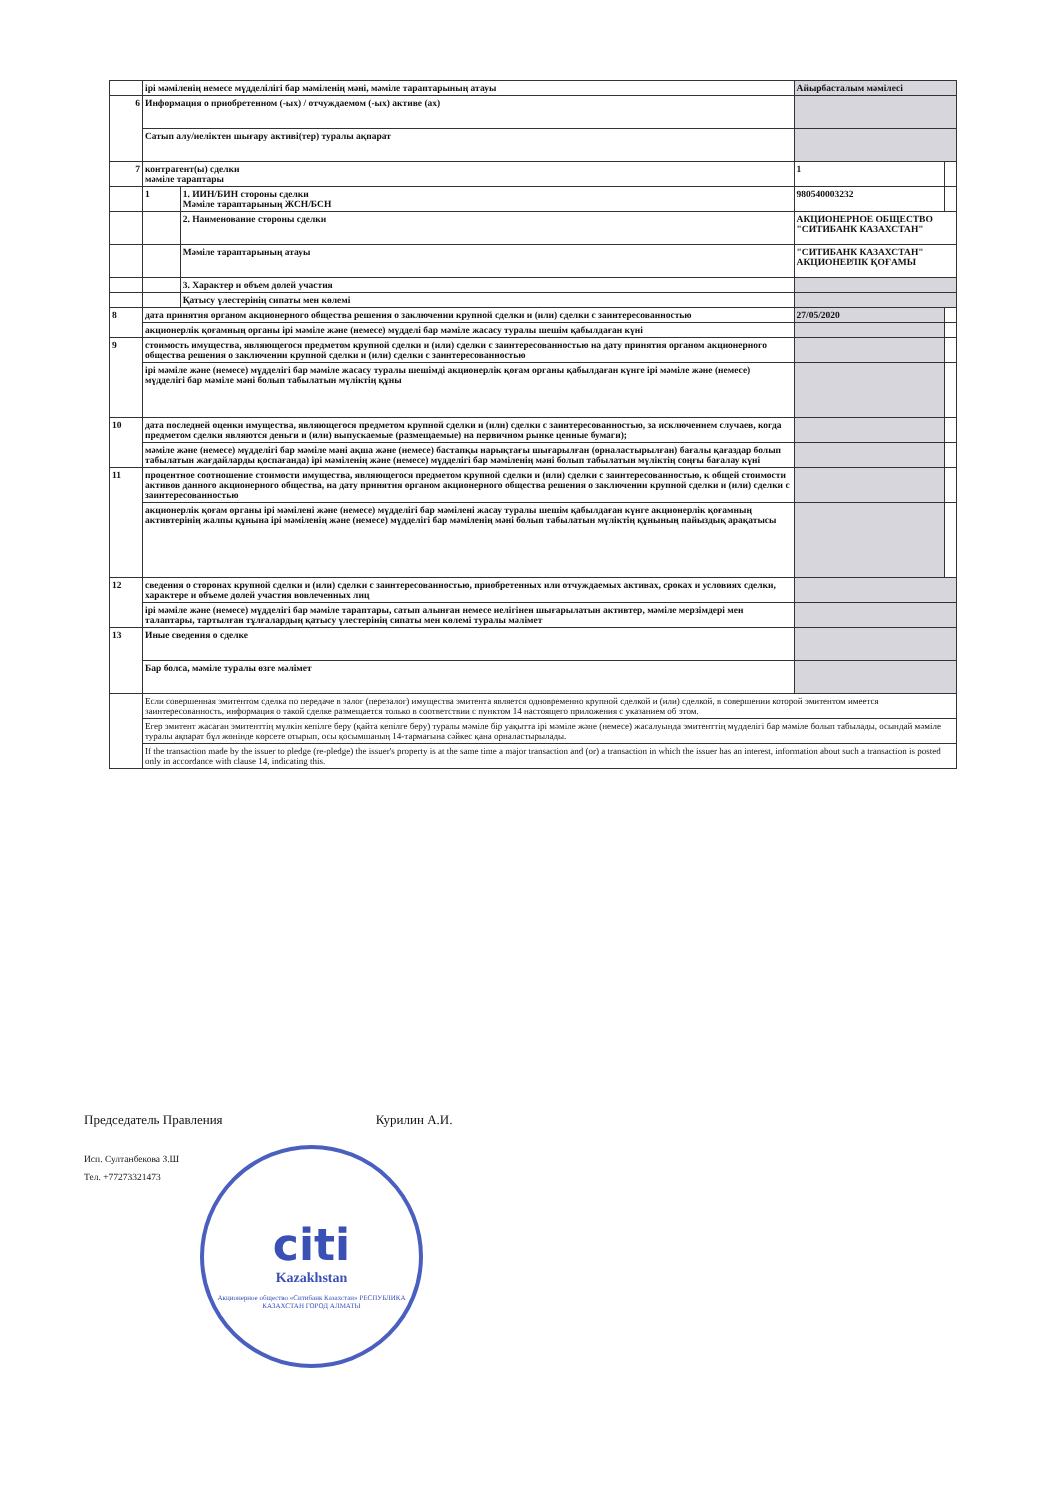| | ірі мәміленің немесе мүдделілігі бар мәміленің мәні, мәміле тараптарының атауы | | Айырбасталым мәмілесі | |
| 6 | Информация о приобретенном (-ых) / отчуждаемом (-ых) активе (ах) | | | |
| | Сатып алу/иеліктен шығару активі(тер) туралы ақпарат | | | |
| 7 | контрагент(ы) сделки мәміле тараптары | | 1 | |
| | 1 | 1. ИИН/БИН стороны сделки Мәміле тараптарының ЖСН/БСН | 980540003232 | |
| | | 2. Наименование стороны сделки | АКЦИОНЕРНОЕ ОБЩЕСТВО "СИТИБАНК КАЗАХСТАН" | |
| | | Мәміле тараптарының атауы | "СИТИБАНК КАЗАХСТАН" АКЦИОНЕРЛІК ҚОҒАМЫ | |
| | | 3. Характер и объем долей участия | | |
| | | Қатысу үлестерінің сипаты мен көлемі | | |
| 8 | дата принятия органом акционерного общества решения о заключении крупной сделки и (или) сделки с заинтересованностью | | 27/05/2020 | |
| | акционерлік қоғамның органы ірі мәміле және (немесе) мүдделі бар мәміле жасасу туралы шешім қабылдаған күні | | | |
| 9 | стоимость имущества, являющегося предметом крупной сделки и (или) сделки с заинтересованностью на дату принятия органом акционерного общества решения о заключении крупной сделки и (или) сделки с заинтересованностью | | | |
| | ірі мәміле және (немесе) мүдделігі бар мәміле жасасу туралы шешімді акционерлік қоғам органы қабылдаған күнге ірі мәміле және (немесе) мүдделігі бар мәміле мәні болып табылатын мүліктің құны | | | |
| 10 | дата последней оценки имущества, являющегося предметом крупной сделки и (или) сделки с заинтересованностью, за исключением случаев, когда предметом сделки являются деньги и (или) выпускаемые (размещаемые) на первичном рынке ценные бумаги); | | | |
| | мәміле және (немесе) мүдделігі бар мәміле мәні ақша және (немесе) бастапқы нарықтағы шығарылған (орналастырылған) бағалы қағаздар болып табылатын жағдайларды қоспағанда) ірі мәміленің және (немесе) мүдделігі бар мәміленің мәні болып табылатын мүліктің соңғы бағалау күні | | | |
| 11 | процентное соотношение стоимости имущества, являющегося предметом крупной сделки и (или) сделки с заинтересованностью, к общей стоимости активов данного акционерного общества, на дату принятия органом акционерного общества решения о заключении крупной сделки и (или) сделки с заинтересованностью | | | |
| | акционерлік қоғам органы ірі мәмілені және (немесе) мүдделігі бар мәмілені жасау туралы шешім қабылдаған күнге акционерлік қоғамның активтерінің жалпы құнына ірі мәміленің және (немесе) мүдделігі бар мәміленің мәні болып табылатын мүліктің құнының пайыздық арақатысы | | | |
| 12 | сведения о сторонах крупной сделки и (или) сделки с заинтересованностью, приобретенных или отчуждаемых активах, сроках и условиях сделки, характере и объеме долей участия вовлеченных лиц | | | |
| | ірі мәміле және (немесе) мүдделігі бар мәміле тараптары, сатып алынған немесе иелігінен шығарылатын активтер, мәміле мерзімдері мен талаптары, тартылған тұлғалардың қатысу үлестерінің сипаты мен көлемі туралы мәлімет | | | |
| 13 | Иные сведения о сделке | | | |
| | Бар болса, мәміле туралы өзге мәлімет | | | |
| | Если совершенная эмитентом сделка по передаче в залог (перезалог) имущества эмитента является одновременно крупной сделкой и (или) сделкой, в совершении которой эмитентом имеется заинтересованность, информация о такой сделке размещается только в соответствии с пунктом 14 настоящего приложения с указанием об этом. | | | |
| | Егер эмитент жасаған эмитенттің мүлкін кепілге беру (қайта кепілге беру) туралы мәміле бір уақытта ірі мәміле және (немесе) жасалуында эмитенттің мүдделігі бар мәміле болып табылады, осындай мәміле туралы ақпарат бұл жөнінде көрсете отырып, осы қосымшаның 14-тармағына сәйкес қана орналастырылады. | | | |
| | If the transaction made by the issuer to pledge (re-pledge) the issuer's property is at the same time a major transaction and (or) a transaction in which the issuer has an interest, information about such a transaction is posted only in accordance with clause 14, indicating this. | | | |
Председатель Правления Курилин А.И.
Исп. Султанбекова З.Ш
Тел. +77273321473
citi
Kazakhstan
Акционерное общество «Ситибанк Казахстан» РЕСПУБЛИКА КАЗАХСТАН ГОРОД АЛМАТЫ